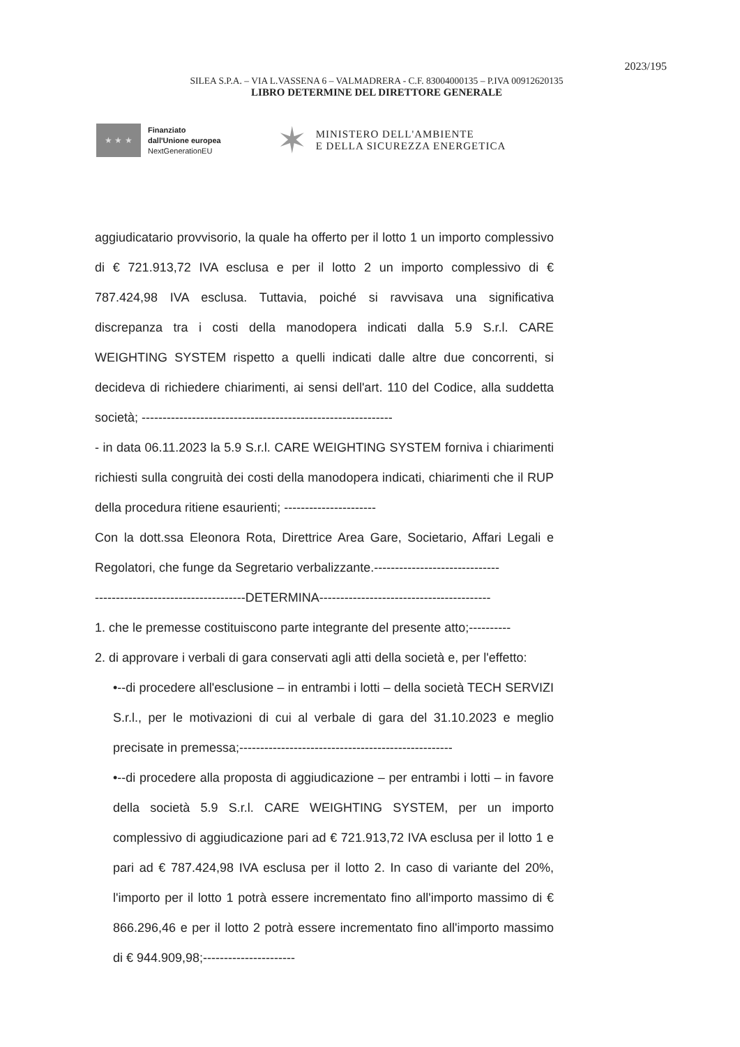2023/195
SILEA S.P.A. – VIA L.VASSENA 6 – VALMADRERA - C.F. 83004000135 – P.IVA 00912620135
LIBRO DETERMINE DEL DIRETTORE GENERALE
★ ★ ★
Finanziato
dall'Unione europea
NextGenerationEU
✶
MINISTERO DELL'AMBIENTE
E DELLA SICUREZZA ENERGETICA
aggiudicatario provvisorio, la quale ha offerto per il lotto 1 un importo complessivo di € 721.913,72 IVA esclusa e per il lotto 2 un importo complessivo di € 787.424,98 IVA esclusa. Tuttavia, poiché si ravvisava una significativa discrepanza tra i costi della manodopera indicati dalla 5.9 S.r.l. CARE WEIGHTING SYSTEM rispetto a quelli indicati dalle altre due concorrenti, si decideva di richiedere chiarimenti, ai sensi dell'art. 110 del Codice, alla suddetta società; ------------------------------------------------------------
- in data 06.11.2023 la 5.9 S.r.l. CARE WEIGHTING SYSTEM forniva i chiarimenti richiesti sulla congruità dei costi della manodopera indicati, chiarimenti che il RUP della procedura ritiene esaurienti; ----------------------
Con la dott.ssa Eleonora Rota, Direttrice Area Gare, Societario, Affari Legali e Regolatori, che funge da Segretario verbalizzante.------------------------------
------------------------------------DETERMINA-----------------------------------------
1. che le premesse costituiscono parte integrante del presente atto;----------
2. di approvare i verbali di gara conservati agli atti della società e, per l'effetto:
•--di procedere all'esclusione – in entrambi i lotti – della società TECH SERVIZI S.r.l., per le motivazioni di cui al verbale di gara del 31.10.2023 e meglio precisate in premessa;---------------------------------------------------
•--di procedere alla proposta di aggiudicazione – per entrambi i lotti – in favore della società 5.9 S.r.l. CARE WEIGHTING SYSTEM, per un importo complessivo di aggiudicazione pari ad € 721.913,72 IVA esclusa per il lotto 1 e pari ad € 787.424,98 IVA esclusa per il lotto 2. In caso di variante del 20%, l'importo per il lotto 1 potrà essere incrementato fino all'importo massimo di € 866.296,46 e per il lotto 2 potrà essere incrementato fino all'importo massimo di € 944.909,98;----------------------